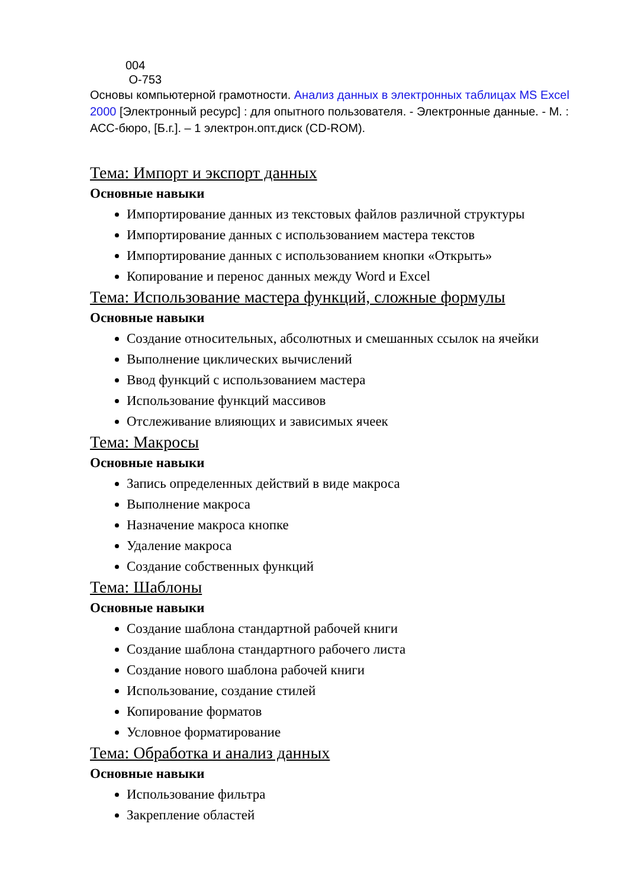004
О-753
Основы компьютерной грамотности. Анализ данных в электронных таблицах MS Excel 2000 [Электронный ресурс] : для опытного пользователя. - Электронные данные. - М. : АСС-бюро, [Б.г.]. – 1 электрон.опт.диск (CD-ROM).
Тема: Импорт и экспорт данных
Основные навыки
Импортирование данных из текстовых файлов различной структуры
Импортирование данных с использованием мастера текстов
Импортирование данных с использованием кнопки «Открыть»
Копирование и перенос данных между Word и Excel
Тема: Использование мастера функций, сложные формулы
Основные навыки
Создание относительных, абсолютных и смешанных ссылок на ячейки
Выполнение циклических вычислений
Ввод функций с использованием мастера
Использование функций массивов
Отслеживание влияющих и зависимых ячеек
Тема: Макросы
Основные навыки
Запись определенных действий в виде макроса
Выполнение макроса
Назначение макроса кнопке
Удаление макроса
Создание собственных функций
Тема: Шаблоны
Основные навыки
Создание шаблона стандартной рабочей книги
Создание шаблона стандартного рабочего листа
Создание нового шаблона рабочей книги
Использование, создание стилей
Копирование форматов
Условное форматирование
Тема: Обработка и анализ данных
Основные навыки
Использование фильтра
Закрепление областей